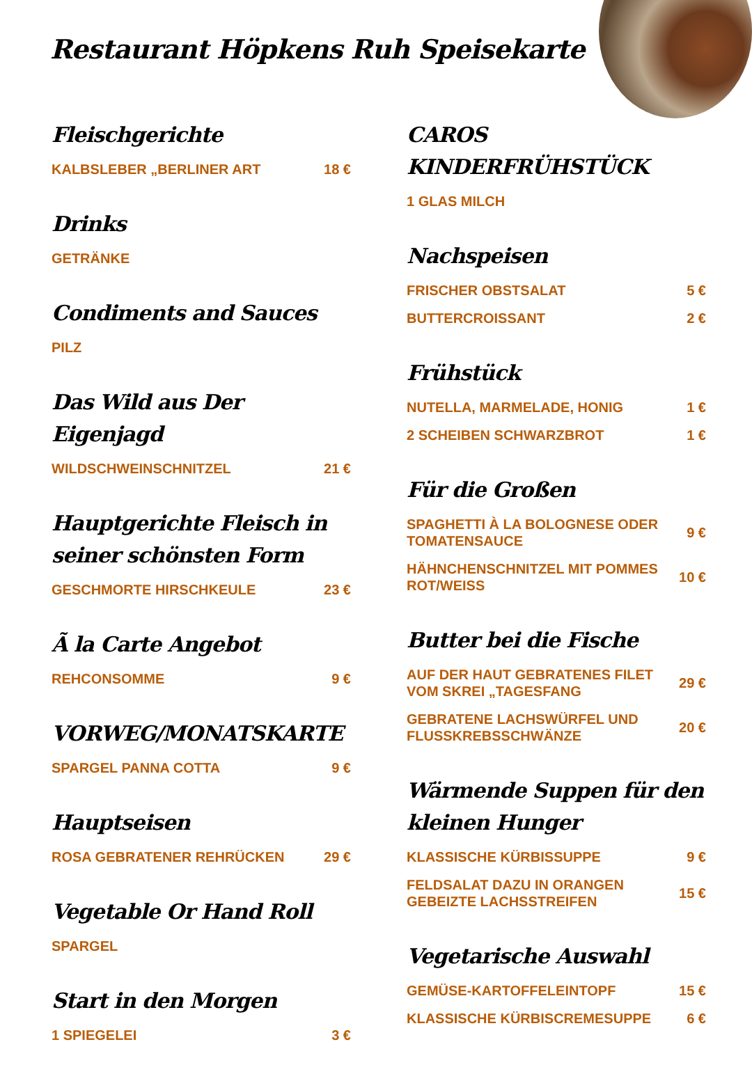Restaurant Höpkens Ruh Speisekarte
Fleischgerichte
KALBSLEBER „BERLINER ART 18 €
Drinks
GETRÄNKE
Condiments and Sauces
PILZ
Das Wild aus Der Eigenjagd
WILDSCHWEINSCHNITZEL 21 €
Hauptgerichte Fleisch in seiner schönsten Form
GESCHMORTE HIRSCHKEULE 23 €
Ã la Carte Angebot
REHCONSOMME 9 €
VORWEG/MONATSKARTE
SPARGEL PANNA COTTA 9 €
Hauptseisen
ROSA GEBRATENER REHRÜCKEN 29 €
Vegetable Or Hand Roll
SPARGEL
Start in den Morgen
1 SPIEGELEI 3 €
CAROS KINDERFRÜHSTÜCK
1 GLAS MILCH
Nachspeisen
FRISCHER OBSTSALAT 5 €
BUTTERCROISSANT 2 €
Frühstück
NUTELLA, MARMELADE, HONIG 1 €
2 SCHEIBEN SCHWARZBROT 1 €
Für die Großen
SPAGHETTI À LA BOLOGNESE ODER TOMATENSAUCE 9 €
HÄHNCHENSCHNITZEL MIT POMMES ROT/WEISS 10 €
Butter bei die Fische
AUF DER HAUT GEBRATENES FILET VOM SKREI „TAGESFANG 29 €
GEBRATENE LACHSWÜRFEL UND FLUSSKREBSSCHWÄNZE 20 €
Wärmende Suppen für den kleinen Hunger
KLASSISCHE KÜRBISSUPPE 9 €
FELDSALAT DAZU IN ORANGEN GEBEIZTE LACHSSTREIFEN 15 €
Vegetarische Auswahl
GEMÜSE-KARTOFFELEINTOPF 15 €
KLASSISCHE KÜRBISCREMESUPPE 6 €